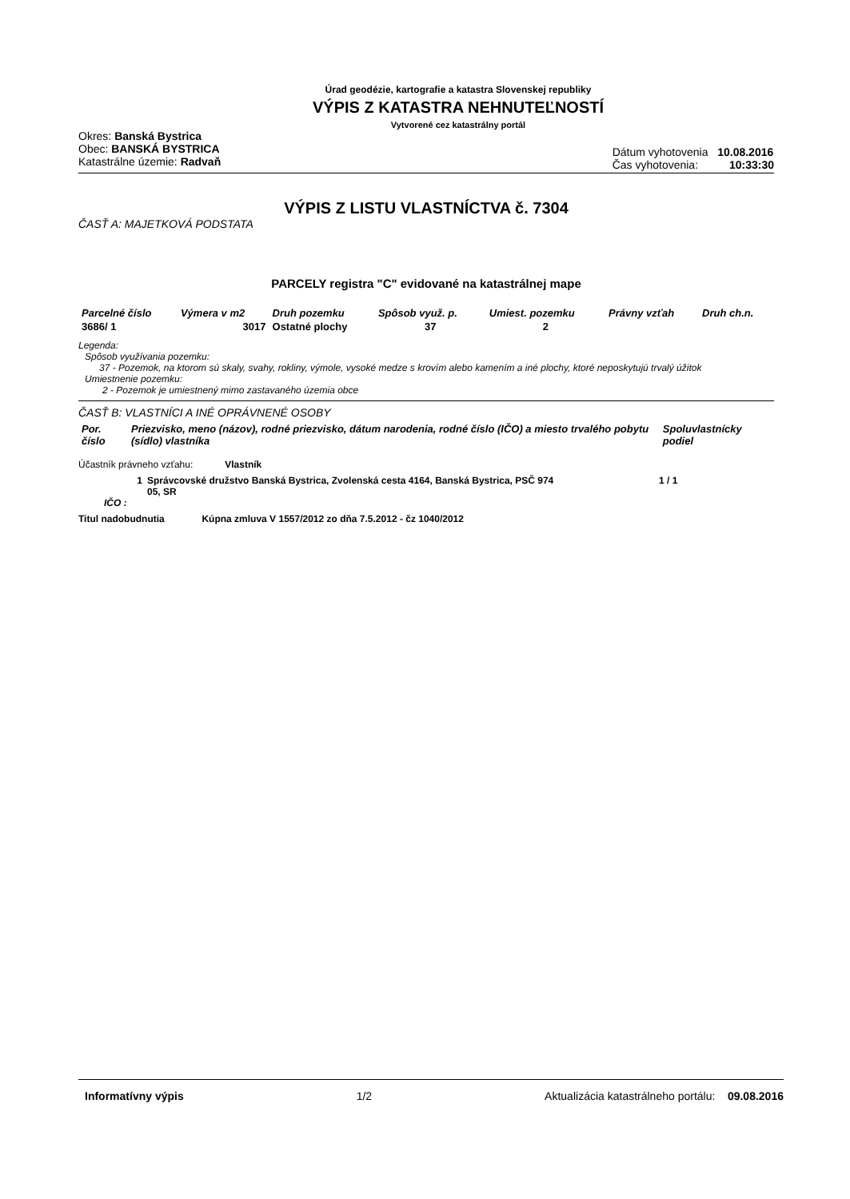Úrad geodézie, kartografie a katastra Slovenskej republiky
VÝPIS Z KATASTRA NEHNUTEĽNOSTÍ
Vytvorené cez katastrálny portál
Okres: Banská Bystrica
Obec: BANSKÁ BYSTRICA
Katastrálne územie: Radvaň
Dátum vyhotovenia 10.08.2016
Čas vyhotovenia: 10:33:30
VÝPIS Z LISTU VLASTNÍCTVA č. 7304
ČASŤ A: MAJETKOVÁ PODSTATA
PARCELY registra "C" evidované na katastrálnej mape
| Parcelné číslo | Výmera v m2 | Druh pozemku | Spôsob využ. p. | Umiest. pozemku | Právny vzťah | Druh ch.n. |
| --- | --- | --- | --- | --- | --- | --- |
| 3686/ 1 | 3017 | Ostatné plochy | 37 | 2 | | |
Legenda:
Spôsob využívania pozemku:
37 - Pozemok, na ktorom sú skaly, svahy, rokliny, výmole, vysoké medze s krovím alebo kamením a iné plochy, ktoré neposkytujú trvalý úžitok
Umiestnenie pozemku:
2 - Pozemok je umiestnený mimo zastavaného územia obce
ČASŤ B: VLASTNÍCI A INÉ OPRÁVNENÉ OSOBY
| Por. číslo | Priezvisko, meno (názov), rodné priezvisko, dátum narodenia, rodné číslo (IČO) a miesto trvalého pobytu (sídlo) vlastníka | Spoluvlastnícky podiel |
| --- | --- | --- |
Účastník právneho vzťahu: Vlastník
1 Správcovské družstvo Banská Bystrica, Zvolenská cesta 4164, Banská Bystrica, PSČ 974 05, SR
1 / 1
IČO :
Titul nadobudnutia Kúpna zmluva V 1557/2012 zo dňa 7.5.2012 - čz 1040/2012
Informatívny výpis 1/2 Aktualizácia katastrálneho portálu: 09.08.2016